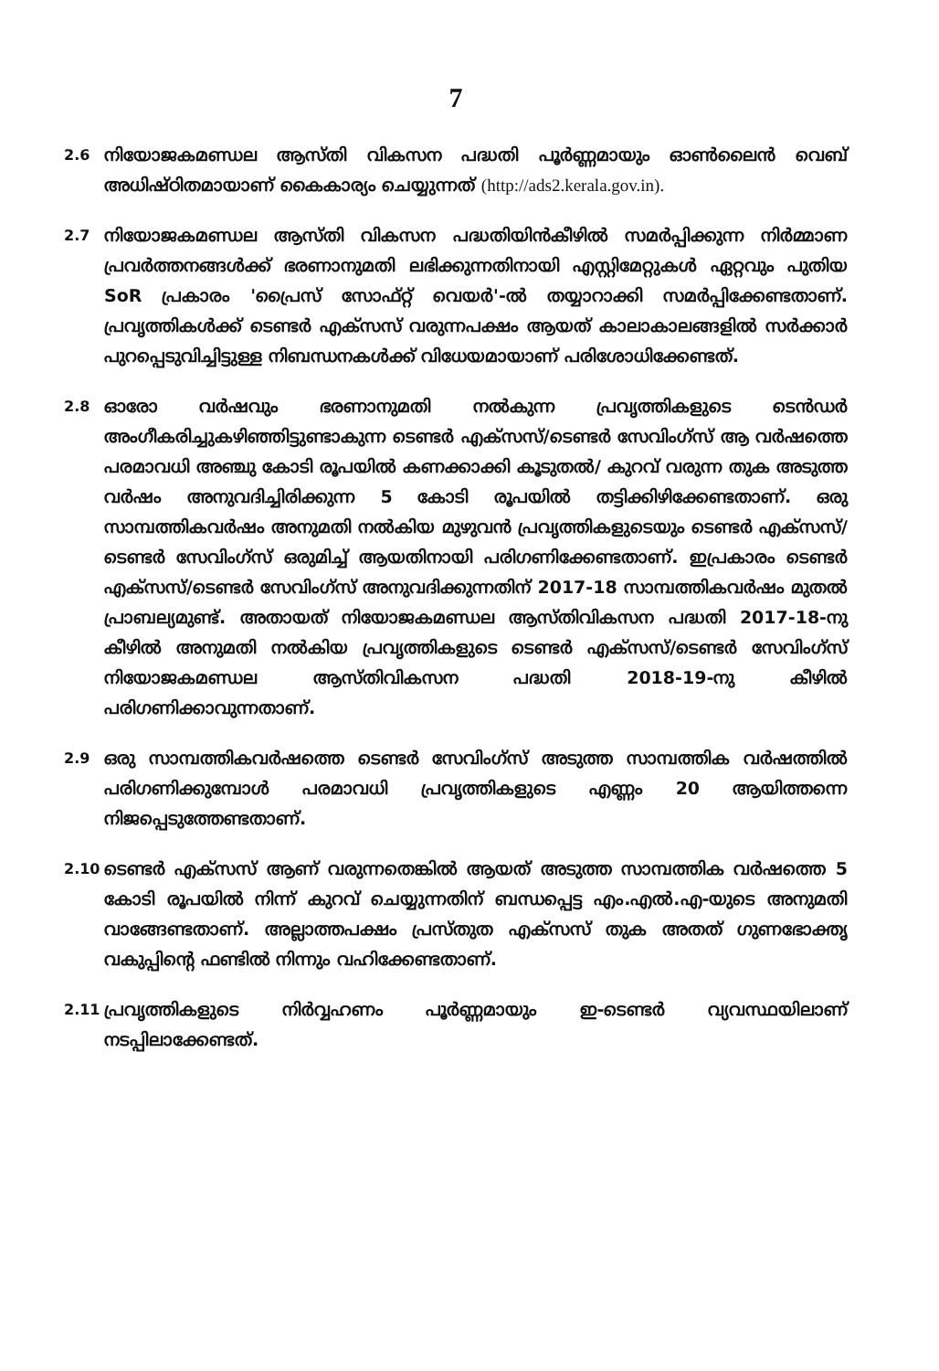7
2.6
നിയോജകമണ്ഡല ആസ്തി വികസന പദ്ധതി പൂർണ്ണമായും ഓൺലൈൻ വെബ് അധിഷ്ഠിതമായാണ് കൈകാര്യം ചെയ്യുന്നത് (http://ads2.kerala.gov.in).
2.7
നിയോജകമണ്ഡല ആസ്തി വികസന പദ്ധതിയിൻകീഴിൽ സമർപ്പിക്കുന്ന നിർമ്മാണ പ്രവർത്തനങ്ങൾക്ക് ഭരണാനുമതി ലഭിക്കുന്നതിനായി എസ്റ്റിമേറ്റുകൾ ഏറ്റവും പുതിയ SoR പ്രകാരം 'പ്രൈസ് സോഫ്റ്റ് വെയർ'-ൽ തയ്യാറാക്കി സമർപ്പിക്കേണ്ടതാണ്. പ്രവൃത്തികൾക്ക് ടെണ്ടർ എക്സസ് വരുന്നപക്ഷം ആയത് കാലാകാലങ്ങളിൽ സർക്കാർ പുറപ്പെടുവിച്ചിട്ടുള്ള നിബന്ധനകൾക്ക് വിധേയമായാണ് പരിശോധിക്കേണ്ടത്.
2.8
ഓരോ വർഷവും ഭരണാനുമതി നൽകുന്ന പ്രവൃത്തികളുടെ ടെൻഡർ അംഗീകരിച്ചുകഴിഞ്ഞിട്ടുണ്ടാകുന്ന ടെണ്ടർ എക്സസ്/ടെണ്ടർ സേവിംഗ്സ് ആ വർഷത്തെ പരമാവധി അഞ്ചു കോടി രൂപയിൽ കണക്കാക്കി കൂടുതൽ/ കുറവ് വരുന്ന തുക അടുത്ത വർഷം അനുവദിച്ചിരിക്കുന്ന 5 കോടി രൂപയിൽ തട്ടിക്കിഴിക്കേണ്ടതാണ്. ഒരു സാമ്പത്തികവർഷം അനുമതി നൽകിയ മുഴുവൻ പ്രവൃത്തികളുടെയും ടെണ്ടർ എക്സസ്/ടെണ്ടർ സേവിംഗ്സ് ഒരുമിച്ച് ആയതിനായി പരിഗണിക്കേണ്ടതാണ്. ഇപ്രകാരം ടെണ്ടർ എക്സസ്/ടെണ്ടർ സേവിംഗ്സ് അനുവദിക്കുന്നതിന് 2017-18 സാമ്പത്തികവർഷം മുതൽ പ്രാബല്യമുണ്ട്. അതായത് നിയോജകമണ്ഡല ആസ്തിവികസന പദ്ധതി 2017-18-നു കീഴിൽ അനുമതി നൽകിയ പ്രവൃത്തികളുടെ ടെണ്ടർ എക്സസ്/ടെണ്ടർ സേവിംഗ്സ് നിയോജകമണ്ഡല ആസ്തിവികസന പദ്ധതി 2018-19-നു കീഴിൽ പരിഗണിക്കാവുന്നതാണ്.
2.9
ഒരു സാമ്പത്തികവർഷത്തെ ടെണ്ടർ സേവിംഗ്സ് അടുത്ത സാമ്പത്തിക വർഷത്തിൽ പരിഗണിക്കുമ്പോൾ പരമാവധി പ്രവൃത്തികളുടെ എണ്ണം 20 ആയിത്തന്നെ നിജപ്പെടുത്തേണ്ടതാണ്.
2.10
ടെണ്ടർ എക്സസ് ആണ് വരുന്നതെങ്കിൽ ആയത് അടുത്ത സാമ്പത്തിക വർഷത്തെ 5 കോടി രൂപയിൽ നിന്ന് കുറവ് ചെയ്യുന്നതിന് ബന്ധപ്പെട്ട എം.എൽ.എ-യുടെ അനുമതി വാങ്ങേണ്ടതാണ്. അല്ലാത്തപക്ഷം പ്രസ്തുത എക്സസ് തുക അതത് ഗുണഭോക്തൃ വകുപ്പിന്റെ ഫണ്ടിൽ നിന്നും വഹിക്കേണ്ടതാണ്.
2.11
പ്രവൃത്തികളുടെ നിർവ്വഹണം പൂർണ്ണമായും ഇ-ടെണ്ടർ വ്യവസ്ഥയിലാണ് നടപ്പിലാക്കേണ്ടത്.